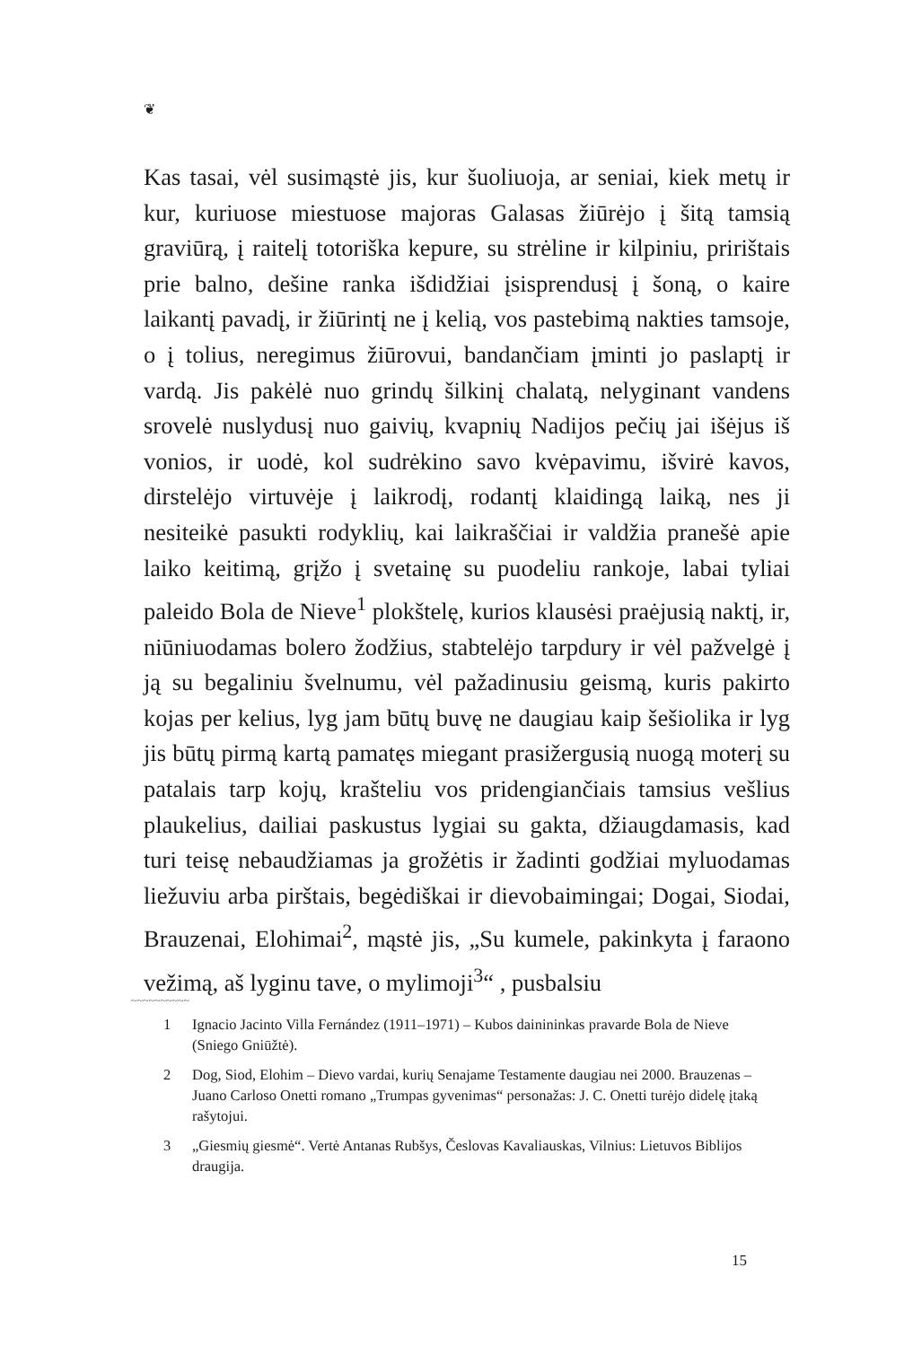❦
Kas tasai, vėl susimąstė jis, kur šuoliuoja, ar seniai, kiek metų ir kur, kuriuose miestuose majoras Galasas žiūrėjo į šitą tamsią graviūrą, į raitelį totoriška kepure, su strėline ir kilpiniu, pririštais prie balno, dešine ranka išdidžiai įsisprendusį į šoną, o kaire laikantį pavadį, ir žiūrintį ne į kelią, vos pastebimą nakties tamsoje, o į tolius, neregimus žiūrovui, bandančiam įminti jo paslaptį ir vardą. Jis pakėlė nuo grindų šilkinį chalatą, nelyginant vandens srovelė nuslydusį nuo gaivių, kvapnių Nadijos pečių jai išėjus iš vonios, ir uodė, kol sudrėkino savo kvėpavimu, išvirė kavos, dirstelėjo virtuvėje į laikrodį, rodantį klaidingą laiką, nes ji nesiteikė pasukti rodyklių, kai laikraščiai ir valdžia pranešė apie laiko keitimą, grįžo į svetainę su puodeliu rankoje, labai tyliai paleido Bola de Nieve<sup>1</sup> plokštelę, kurios klausėsi praėjusią naktį, ir, niūniuodamas bolero žodžius, stabtelėjo tarpdury ir vėl pažvelgė į ją su begaliniu švelnumu, vėl pažadinusiu geismą, kuris pakirto kojas per kelius, lyg jam būtų buvę ne daugiau kaip šešiolika ir lyg jis būtų pirmą kartą pamatęs miegant prasižergusią nuogą moterį su patalais tarp kojų, krašteliu vos pridengiančiais tamsius vešlius plaukelius, dailiai paskustus lygiai su gakta, džiaugdamasis, kad turi teisę nebaudžiamas ja grožėtis ir žadinti godžiai myluodamas liežuviu arba pirštais, begėdiškai ir dievobaimingai; Dogai, Siodai, Brauzenai, Elohimai<sup>2</sup>, mąstė jis, „Su kumele, pakinkyta į faraono vežimą, aš lyginu tave, o mylimoji<sup>3</sup>“ , pusbalsiu
~~~~~~~~~~
1 Ignacio Jacinto Villa Fernández (1911–1971) – Kubos dainininkas pravarde Bola de Nieve (Sniego Gniūžtė).
2 Dog, Siod, Elohim – Dievo vardai, kurių Senajame Testamente daugiau nei 2000. Brauzenas – Juano Carloso Onetti romano „Trumpas gyvenimas“ personažas: J. C. Onetti turėjo didelę įtaką rašytojui.
3 „Giesmių giesmė“. Vertė Antanas Rubšys, Česlovas Kavaliauskas, Vilnius: Lietuvos Biblijos draugija.
15